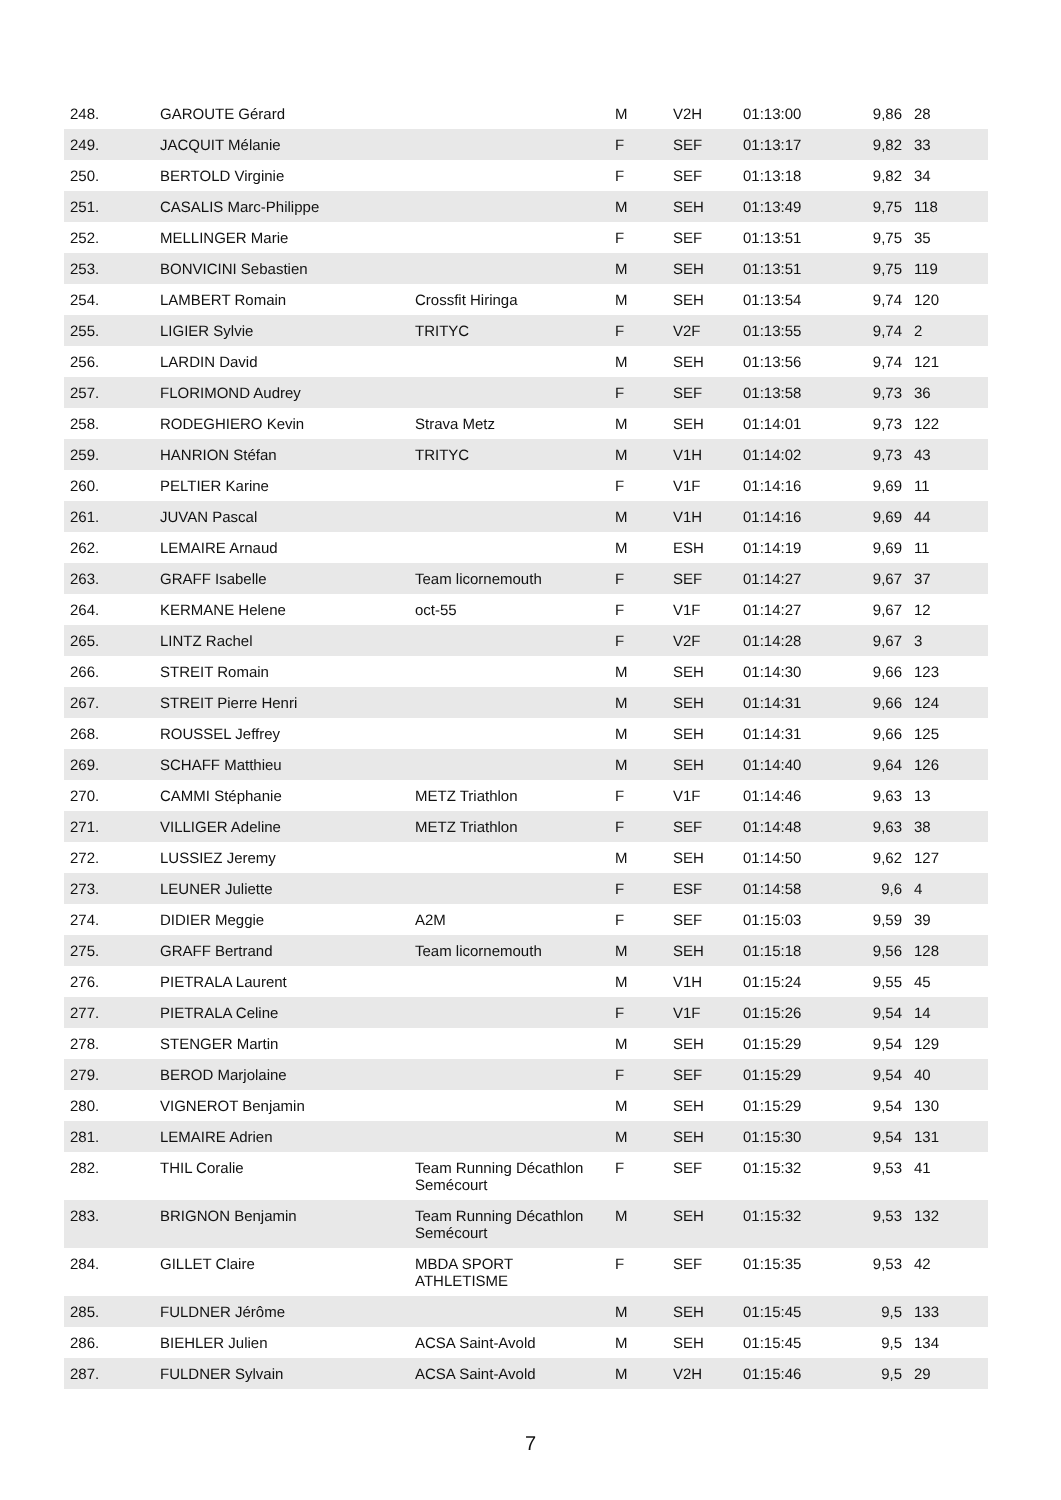| 248. | GAROUTE Gérard | | M | V2H | 01:13:00 | 9,86 | 28 |
| 249. | JACQUIT Mélanie | | F | SEF | 01:13:17 | 9,82 | 33 |
| 250. | BERTOLD Virginie | | F | SEF | 01:13:18 | 9,82 | 34 |
| 251. | CASALIS Marc-Philippe | | M | SEH | 01:13:49 | 9,75 | 118 |
| 252. | MELLINGER Marie | | F | SEF | 01:13:51 | 9,75 | 35 |
| 253. | BONVICINI Sebastien | | M | SEH | 01:13:51 | 9,75 | 119 |
| 254. | LAMBERT Romain | Crossfit Hiringa | M | SEH | 01:13:54 | 9,74 | 120 |
| 255. | LIGIER Sylvie | TRITYC | F | V2F | 01:13:55 | 9,74 | 2 |
| 256. | LARDIN David | | M | SEH | 01:13:56 | 9,74 | 121 |
| 257. | FLORIMOND Audrey | | F | SEF | 01:13:58 | 9,73 | 36 |
| 258. | RODEGHIERO Kevin | Strava Metz | M | SEH | 01:14:01 | 9,73 | 122 |
| 259. | HANRION Stéfan | TRITYC | M | V1H | 01:14:02 | 9,73 | 43 |
| 260. | PELTIER Karine | | F | V1F | 01:14:16 | 9,69 | 11 |
| 261. | JUVAN Pascal | | M | V1H | 01:14:16 | 9,69 | 44 |
| 262. | LEMAIRE Arnaud | | M | ESH | 01:14:19 | 9,69 | 11 |
| 263. | GRAFF Isabelle | Team licornemouth | F | SEF | 01:14:27 | 9,67 | 37 |
| 264. | KERMANE Helene | oct-55 | F | V1F | 01:14:27 | 9,67 | 12 |
| 265. | LINTZ Rachel | | F | V2F | 01:14:28 | 9,67 | 3 |
| 266. | STREIT Romain | | M | SEH | 01:14:30 | 9,66 | 123 |
| 267. | STREIT Pierre Henri | | M | SEH | 01:14:31 | 9,66 | 124 |
| 268. | ROUSSEL Jeffrey | | M | SEH | 01:14:31 | 9,66 | 125 |
| 269. | SCHAFF Matthieu | | M | SEH | 01:14:40 | 9,64 | 126 |
| 270. | CAMMI Stéphanie | METZ Triathlon | F | V1F | 01:14:46 | 9,63 | 13 |
| 271. | VILLIGER Adeline | METZ Triathlon | F | SEF | 01:14:48 | 9,63 | 38 |
| 272. | LUSSIEZ Jeremy | | M | SEH | 01:14:50 | 9,62 | 127 |
| 273. | LEUNER Juliette | | F | ESF | 01:14:58 | 9,6 | 4 |
| 274. | DIDIER Meggie | A2M | F | SEF | 01:15:03 | 9,59 | 39 |
| 275. | GRAFF Bertrand | Team licornemouth | M | SEH | 01:15:18 | 9,56 | 128 |
| 276. | PIETRALA Laurent | | M | V1H | 01:15:24 | 9,55 | 45 |
| 277. | PIETRALA Celine | | F | V1F | 01:15:26 | 9,54 | 14 |
| 278. | STENGER Martin | | M | SEH | 01:15:29 | 9,54 | 129 |
| 279. | BEROD Marjolaine | | F | SEF | 01:15:29 | 9,54 | 40 |
| 280. | VIGNEROT Benjamin | | M | SEH | 01:15:29 | 9,54 | 130 |
| 281. | LEMAIRE Adrien | | M | SEH | 01:15:30 | 9,54 | 131 |
| 282. | THIL Coralie | Team Running Décathlon Semécourt | F | SEF | 01:15:32 | 9,53 | 41 |
| 283. | BRIGNON Benjamin | Team Running Décathlon Semécourt | M | SEH | 01:15:32 | 9,53 | 132 |
| 284. | GILLET Claire | MBDA SPORT ATHLETISME | F | SEF | 01:15:35 | 9,53 | 42 |
| 285. | FULDNER Jérôme | | M | SEH | 01:15:45 | 9,5 | 133 |
| 286. | BIEHLER Julien | ACSA Saint-Avold | M | SEH | 01:15:45 | 9,5 | 134 |
| 287. | FULDNER Sylvain | ACSA Saint-Avold | M | V2H | 01:15:46 | 9,5 | 29 |
7